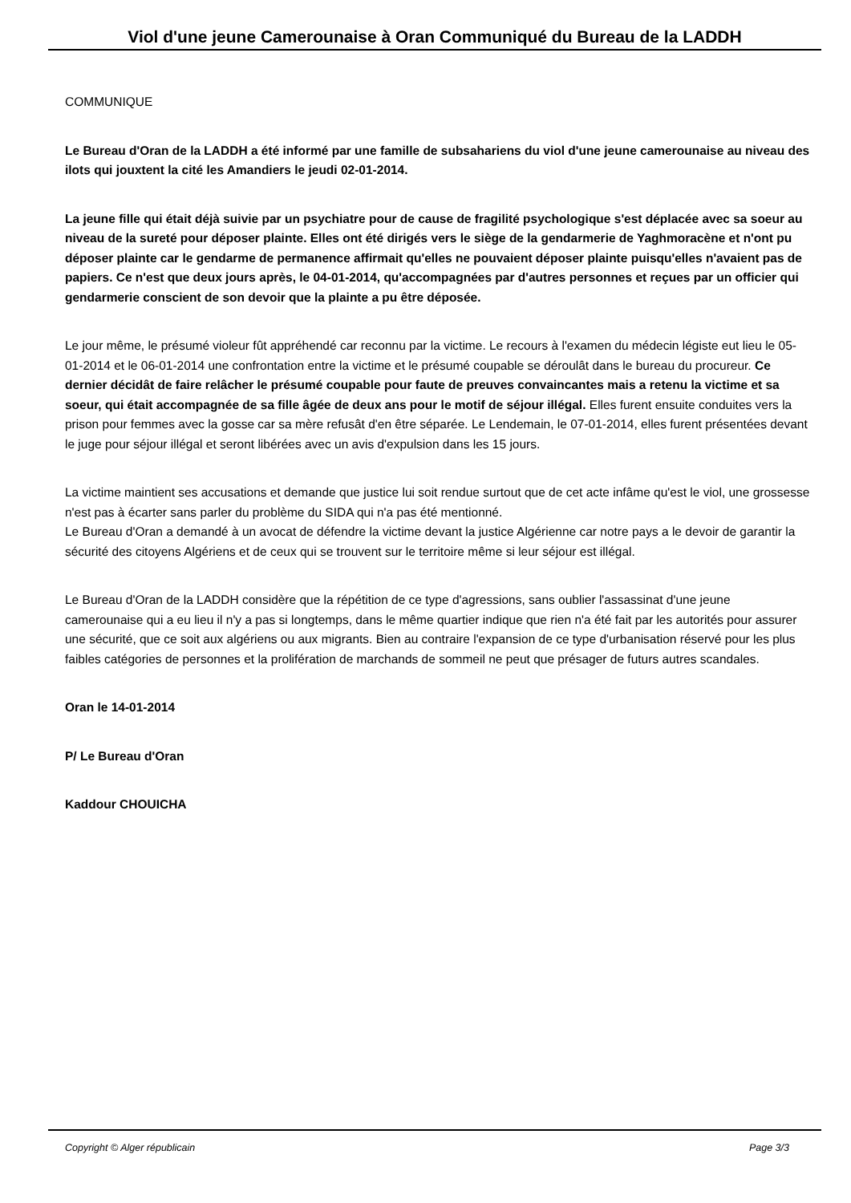Viol d'une jeune Camerounaise à Oran Communiqué du Bureau de la LADDH
COMMUNIQUE
Le Bureau d'Oran de la LADDH a été informé par une famille de subsahariens du viol d'une jeune camerounaise au niveau des ilots qui jouxtent la cité les Amandiers le jeudi 02-01-2014.
La jeune fille qui était déjà suivie par un psychiatre pour de cause de fragilité psychologique s'est déplacée avec sa soeur au niveau de la sureté pour déposer plainte. Elles ont été dirigés vers le siège de la gendarmerie de Yaghmoracène et n'ont pu déposer plainte car le gendarme de permanence affirmait qu'elles ne pouvaient déposer plainte puisqu'elles n'avaient pas de papiers. Ce n'est que deux jours après, le 04-01-2014, qu'accompagnées par d'autres personnes et reçues par un officier qui gendarmerie conscient de son devoir que la plainte a pu être déposée.
Le jour même, le présumé violeur fût appréhendé car reconnu par la victime. Le recours à l'examen du médecin légiste eut lieu le 05-01-2014 et le 06-01-2014 une confrontation entre la victime et le présumé coupable se déroulât dans le bureau du procureur. Ce dernier décidât de faire relâcher le présumé coupable pour faute de preuves convaincantes mais a retenu la victime et sa soeur, qui était accompagnée de sa fille âgée de deux ans pour le motif de séjour illégal. Elles furent ensuite conduites vers la prison pour femmes avec la gosse car sa mère refusât d'en être séparée. Le Lendemain, le 07-01-2014, elles furent présentées devant le juge pour séjour illégal et seront libérées avec un avis d'expulsion dans les 15 jours.
La victime maintient ses accusations et demande que justice lui soit rendue surtout que de cet acte infâme qu'est le viol, une grossesse n'est pas à écarter sans parler du problème du SIDA qui n'a pas été mentionné.
Le Bureau d'Oran a demandé à un avocat de défendre la victime devant la justice Algérienne car notre pays a le devoir de garantir la sécurité des citoyens Algériens et de ceux qui se trouvent sur le territoire même si leur séjour est illégal.
Le Bureau d'Oran de la LADDH considère que la répétition de ce type d'agressions, sans oublier l'assassinat d'une jeune camerounaise qui a eu lieu il n'y a pas si longtemps, dans le même quartier indique que rien n'a été fait par les autorités pour assurer une sécurité, que ce soit aux algériens ou aux migrants. Bien au contraire l'expansion de ce type d'urbanisation réservé pour les plus faibles catégories de personnes et la prolifération de marchands de sommeil ne peut que présager de futurs autres scandales.
Oran le 14-01-2014
P/ Le Bureau d'Oran
Kaddour CHOUICHA
Copyright © Alger républicain Page 3/3